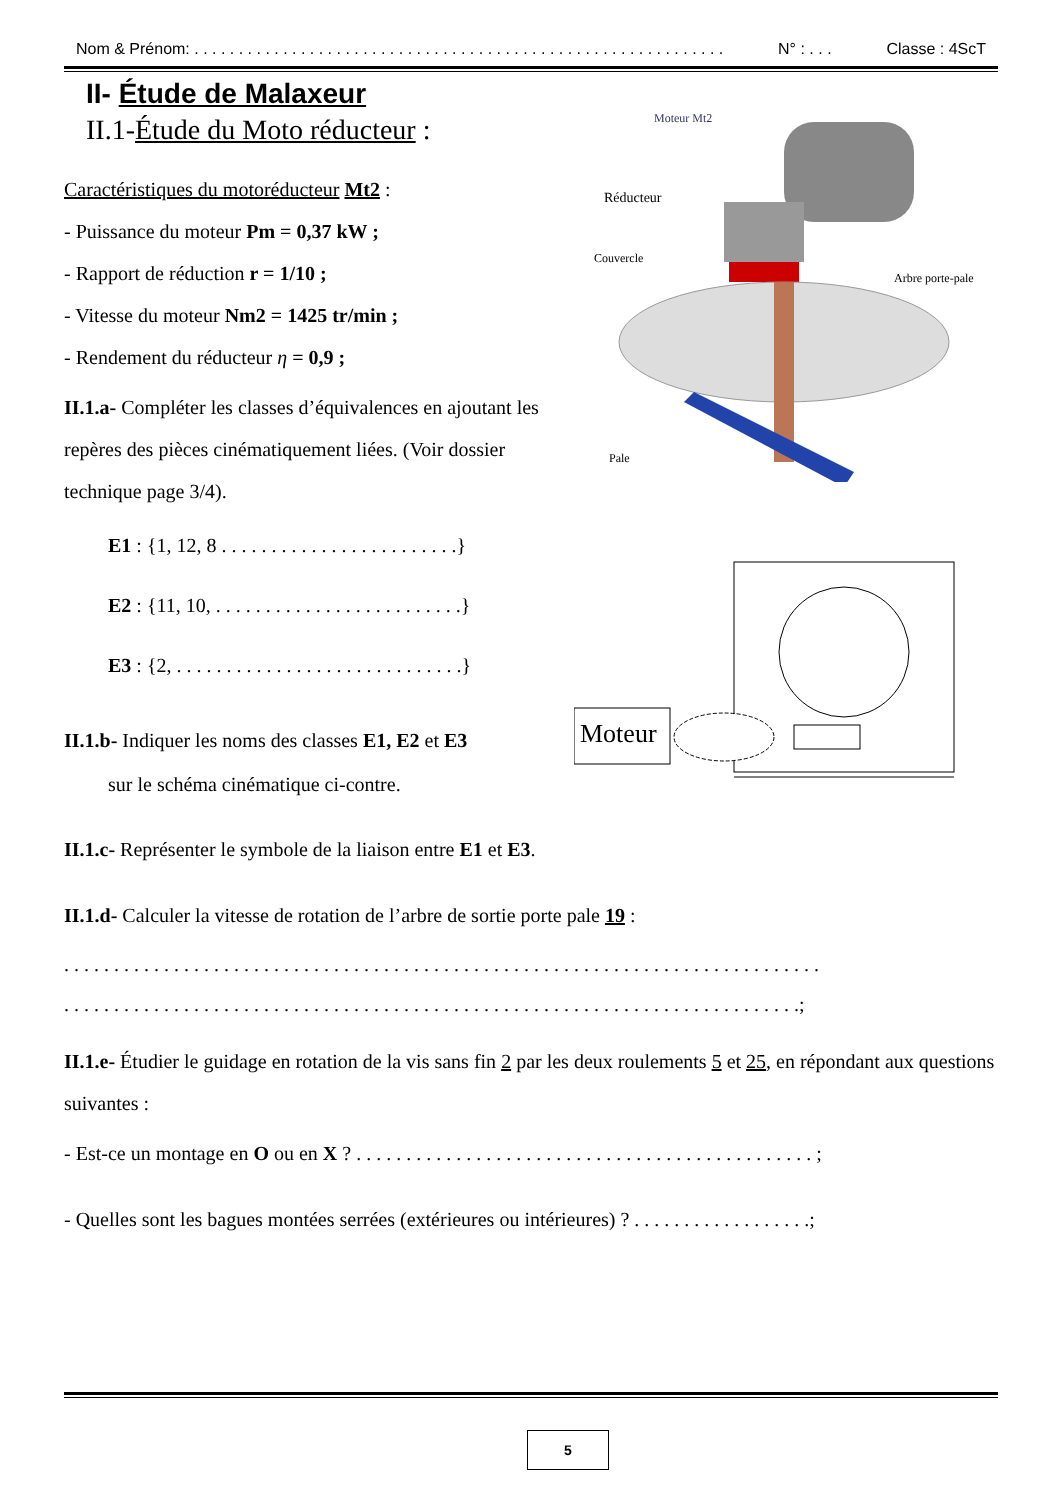Nom & Prénom: . . . . . . . . . . . . . . . . . . . . . . . . . . . . . . . . . . . . . . . . . . . . . . . . . . . . . . . . . . . . N° : . . . Classe : 4ScT
II- Étude de Malaxeur
II.1-Étude du Moto réducteur :
Caractéristiques du motoréducteur Mt2 :
- Puissance du moteur Pm = 0,37 kW ;
- Rapport de réduction r = 1/10 ;
- Vitesse du moteur Nm2 = 1425 tr/min ;
- Rendement du réducteur η = 0,9 ;
II.1.a- Compléter les classes d’équivalences en ajoutant les repères des pièces cinématiquement liées. (Voir dossier technique page 3/4).
E1 : {1, 12, 8 . . . . . . . . . . . . . . . . . . . . . . . .}
E2 : {11, 10, . . . . . . . . . . . . . . . . . . . . . . . . .}
E3 : {2, . . . . . . . . . . . . . . . . . . . . . . . . . . . . .}
II.1.b- Indiquer les noms des classes E1, E2 et E3
sur le schéma cinématique ci-contre.
II.1.c- Représenter le symbole de la liaison entre E1 et E3.
II.1.d- Calculer la vitesse de rotation de l’arbre de sortie porte pale 19 :
. . . . . . . . . . . . . . . . . . . . . . . . . . . . . . . . . . . . . . . . . . . . . . . . . . . . . . . . . . . . . . . . . . . . . . . . . . . .
. . . . . . . . . . . . . . . . . . . . . . . . . . . . . . . . . . . . . . . . . . . . . . . . . . . . . . . . . . . . . . . . . . . . . . . . . .;
II.1.e- Étudier le guidage en rotation de la vis sans fin 2 par les deux roulements 5 et 25, en répondant aux questions suivantes :
- Est-ce un montage en O ou en X ? . . . . . . . . . . . . . . . . . . . . . . . . . . . . . . . . . . . . . . . . . . . . . . ;
- Quelles sont les bagues montées serrées (extérieures ou intérieures) ? . . . . . . . . . . . . . . . . . .;
Moteur Mt2
Réducteur
Couvercle
Arbre porte-pale
Pale
Moteur
5